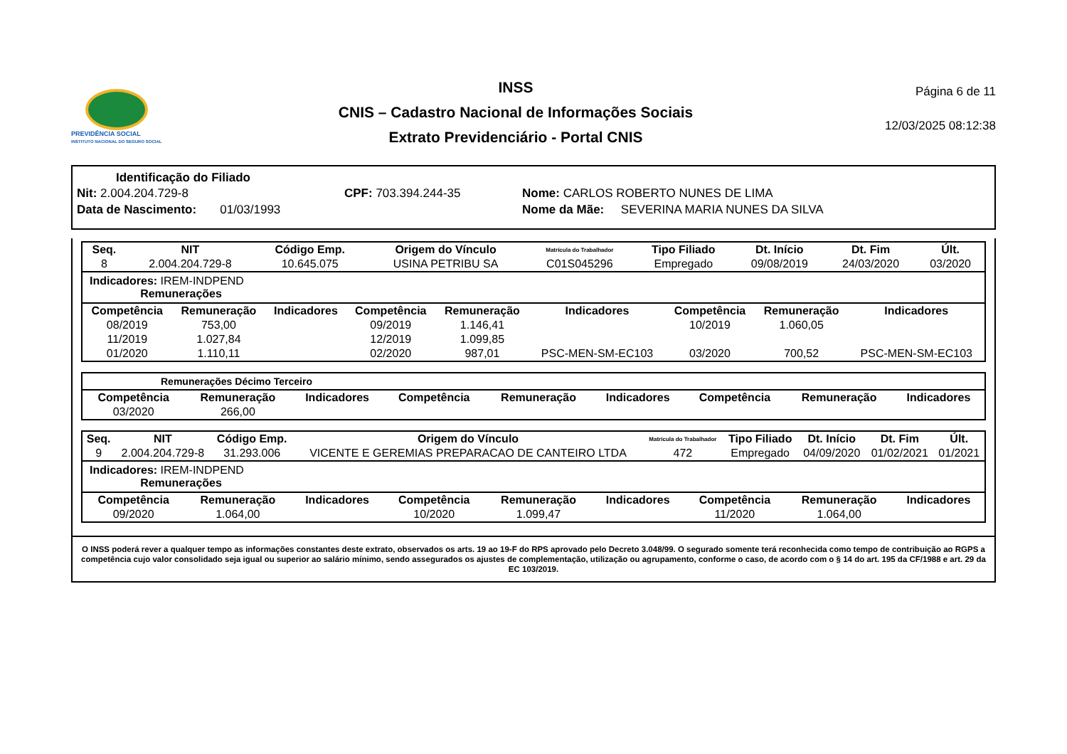PREVIDÊNCIA SOCIAL
INSTITUTO NACIONAL DO SEGURO SOCIAL
INSS
CNIS – Cadastro Nacional de Informações Sociais
Extrato Previdenciário - Portal CNIS
Página 6 de 11
12/03/2025 08:12:38
Identificação do Filiado
Nit: 2.004.204.729-8 CPF: 703.394.244-35 Nome: CARLOS ROBERTO NUNES DE LIMA
Data de Nascimento: 01/03/1993 Nome da Mãe: SEVERINA MARIA NUNES DA SILVA
| Seq. | NIT | Código Emp. | Origem do Vínculo | Matrícula do Trabalhador | Tipo Filiado | Dt. Início | Dt. Fim | Últ. |
| --- | --- | --- | --- | --- | --- | --- | --- | --- |
| 8 | 2.004.204.729-8 | 10.645.075 | USINA PETRIBU SA | C01S045296 | Empregado | 09/08/2019 | 24/03/2020 | 03/2020 |
Indicadores: IREM-INDPEND
Remunerações
| Competência | Remuneração | Indicadores | Competência | Remuneração | Indicadores | Competência | Remuneração | Indicadores |
| --- | --- | --- | --- | --- | --- | --- | --- | --- |
| 08/2019 | 753,00 | | 09/2019 | 1.146,41 | | 10/2019 | 1.060,05 | |
| 11/2019 | 1.027,84 | | 12/2019 | 1.099,85 | | | | |
| 01/2020 | 1.110,11 | | 02/2020 | 987,01 | PSC-MEN-SM-EC103 | 03/2020 | 700,52 | PSC-MEN-SM-EC103 |
Remunerações Décimo Terceiro
| Competência | Remuneração | Indicadores | Competência | Remuneração | Indicadores | Competência | Remuneração | Indicadores |
| --- | --- | --- | --- | --- | --- | --- | --- | --- |
| 03/2020 | 266,00 | | | | | | | |
| Seq. | NIT | Código Emp. | Origem do Vínculo | Matrícula do Trabalhador | Tipo Filiado | Dt. Início | Dt. Fim | Últ. |
| --- | --- | --- | --- | --- | --- | --- | --- | --- |
| 9 | 2.004.204.729-8 | 31.293.006 | VICENTE E GEREMIAS PREPARACAO DE CANTEIRO LTDA | 472 | Empregado | 04/09/2020 | 01/02/2021 | 01/2021 |
Indicadores: IREM-INDPEND
Remunerações
| Competência | Remuneração | Indicadores | Competência | Remuneração | Indicadores | Competência | Remuneração | Indicadores |
| --- | --- | --- | --- | --- | --- | --- | --- | --- |
| 09/2020 | 1.064,00 | | 10/2020 | 1.099,47 | | 11/2020 | 1.064,00 | |
O INSS poderá rever a qualquer tempo as informações constantes deste extrato, observados os arts. 19 ao 19-F do RPS aprovado pelo Decreto 3.048/99. O segurado somente terá reconhecida como tempo de contribuição ao RGPS a competência cujo valor consolidado seja igual ou superior ao salário mínimo, sendo assegurados os ajustes de complementação, utilização ou agrupamento, conforme o caso, de acordo com o § 14 do art. 195 da CF/1988 e art. 29 da EC 103/2019.